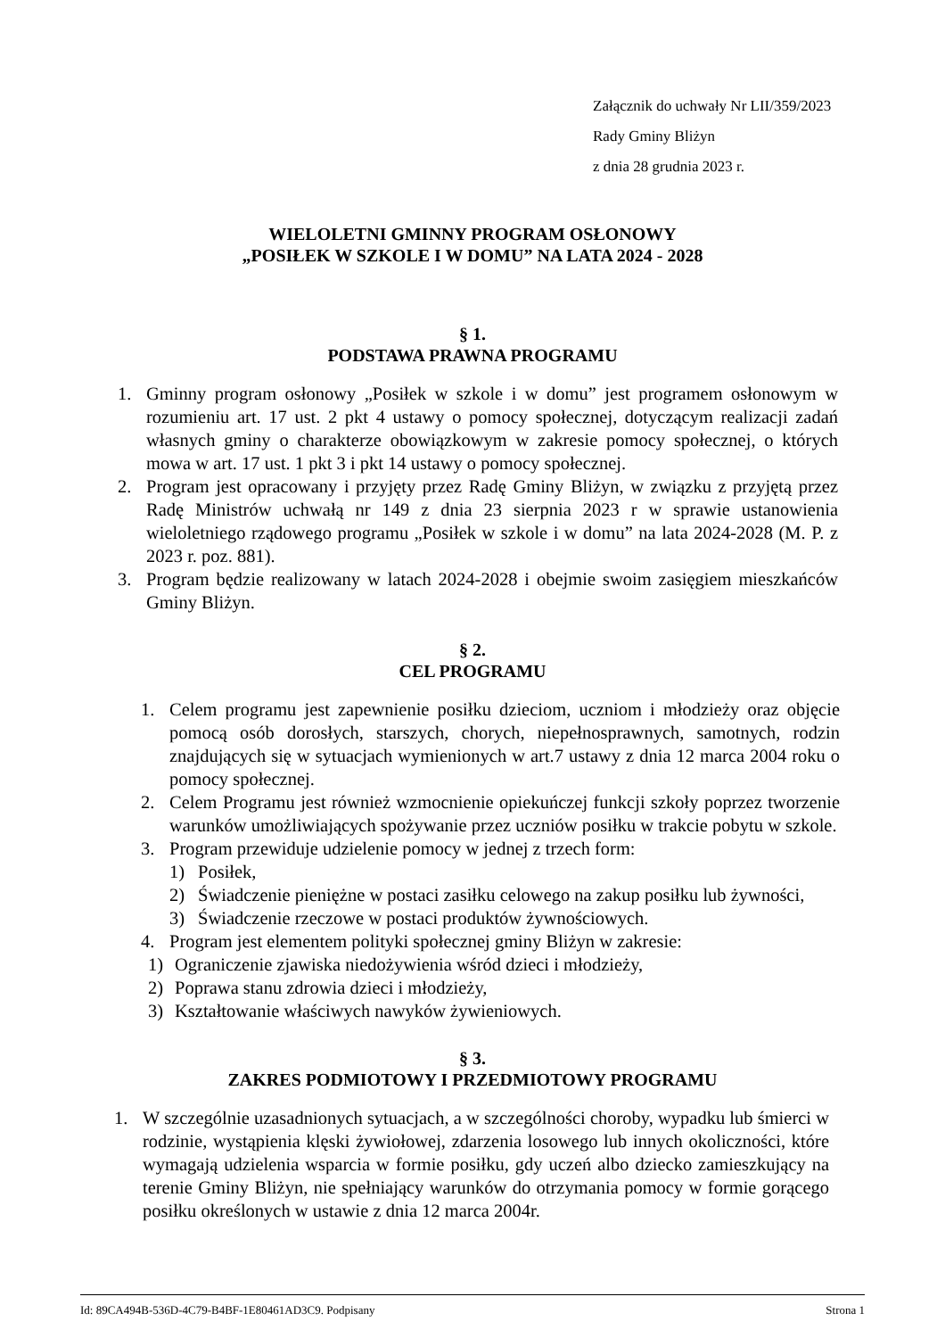Załącznik do uchwały Nr LII/359/2023
Rady Gminy Bliżyn
z dnia 28 grudnia 2023 r.
WIELOLETNI GMINNY PROGRAM OSŁONOWY
„POSIŁEK W SZKOLE I W DOMU” NA LATA 2024 - 2028
§ 1.
PODSTAWA PRAWNA PROGRAMU
1. Gminny program osłonowy „Posiłek w szkole i w domu” jest programem osłonowym w rozumieniu art. 17 ust. 2 pkt 4 ustawy o pomocy społecznej, dotyczącym realizacji zadań własnych gminy o charakterze obowiązkowym w zakresie pomocy społecznej, o których mowa w art. 17 ust. 1 pkt 3 i pkt 14 ustawy o pomocy społecznej.
2. Program jest opracowany i przyjęty przez Radę Gminy Bliżyn, w związku z przyjętą przez Radę Ministrów uchwałą nr 149 z dnia 23 sierpnia 2023 r w sprawie ustanowienia wieloletniego rządowego programu „Posiłek w szkole i w domu” na lata 2024-2028 (M. P. z 2023 r. poz. 881).
3. Program będzie realizowany w latach 2024-2028 i obejmie swoim zasięgiem mieszkańców Gminy Bliżyn.
§ 2.
CEL PROGRAMU
1. Celem programu jest zapewnienie posiłku dzieciom, uczniom i młodzieży oraz objęcie pomocą osób dorosłych, starszych, chorych, niepełnosprawnych, samotnych, rodzin znajdujących się w sytuacjach wymienionych w art.7 ustawy z dnia 12 marca 2004 roku o pomocy społecznej.
2. Celem Programu jest również wzmocnienie opiekuńczej funkcji szkoły poprzez tworzenie warunków umożliwiających spożywanie przez uczniów posiłku w trakcie pobytu w szkole.
3. Program przewiduje udzielenie pomocy w jednej z trzech form:
1) Posiłek,
2) Świadczenie pieniężne w postaci zasiłku celowego na zakup posiłku lub żywności,
3) Świadczenie rzeczowe w postaci produktów żywnościowych.
4. Program jest elementem polityki społecznej gminy Bliżyn w zakresie:
1) Ograniczenie zjawiska niedożywienia wśród dzieci i młodzieży,
2) Poprawa stanu zdrowia dzieci i młodzieży,
3) Kształtowanie właściwych nawyków żywieniowych.
§ 3.
ZAKRES PODMIOTOWY I PRZEDMIOTOWY PROGRAMU
1. W szczególnie uzasadnionych sytuacjach, a w szczególności choroby, wypadku lub śmierci w rodzinie, wystąpienia klęski żywiołowej, zdarzenia losowego lub innych okoliczności, które wymagają udzielenia wsparcia w formie posiłku, gdy uczeń albo dziecko zamieszkujący na terenie Gminy Bliżyn, nie spełniający warunków do otrzymania pomocy w formie gorącego posiłku określonych w ustawie z dnia 12 marca 2004r.
Id: 89CA494B-536D-4C79-B4BF-1E80461AD3C9. Podpisany Strona 1